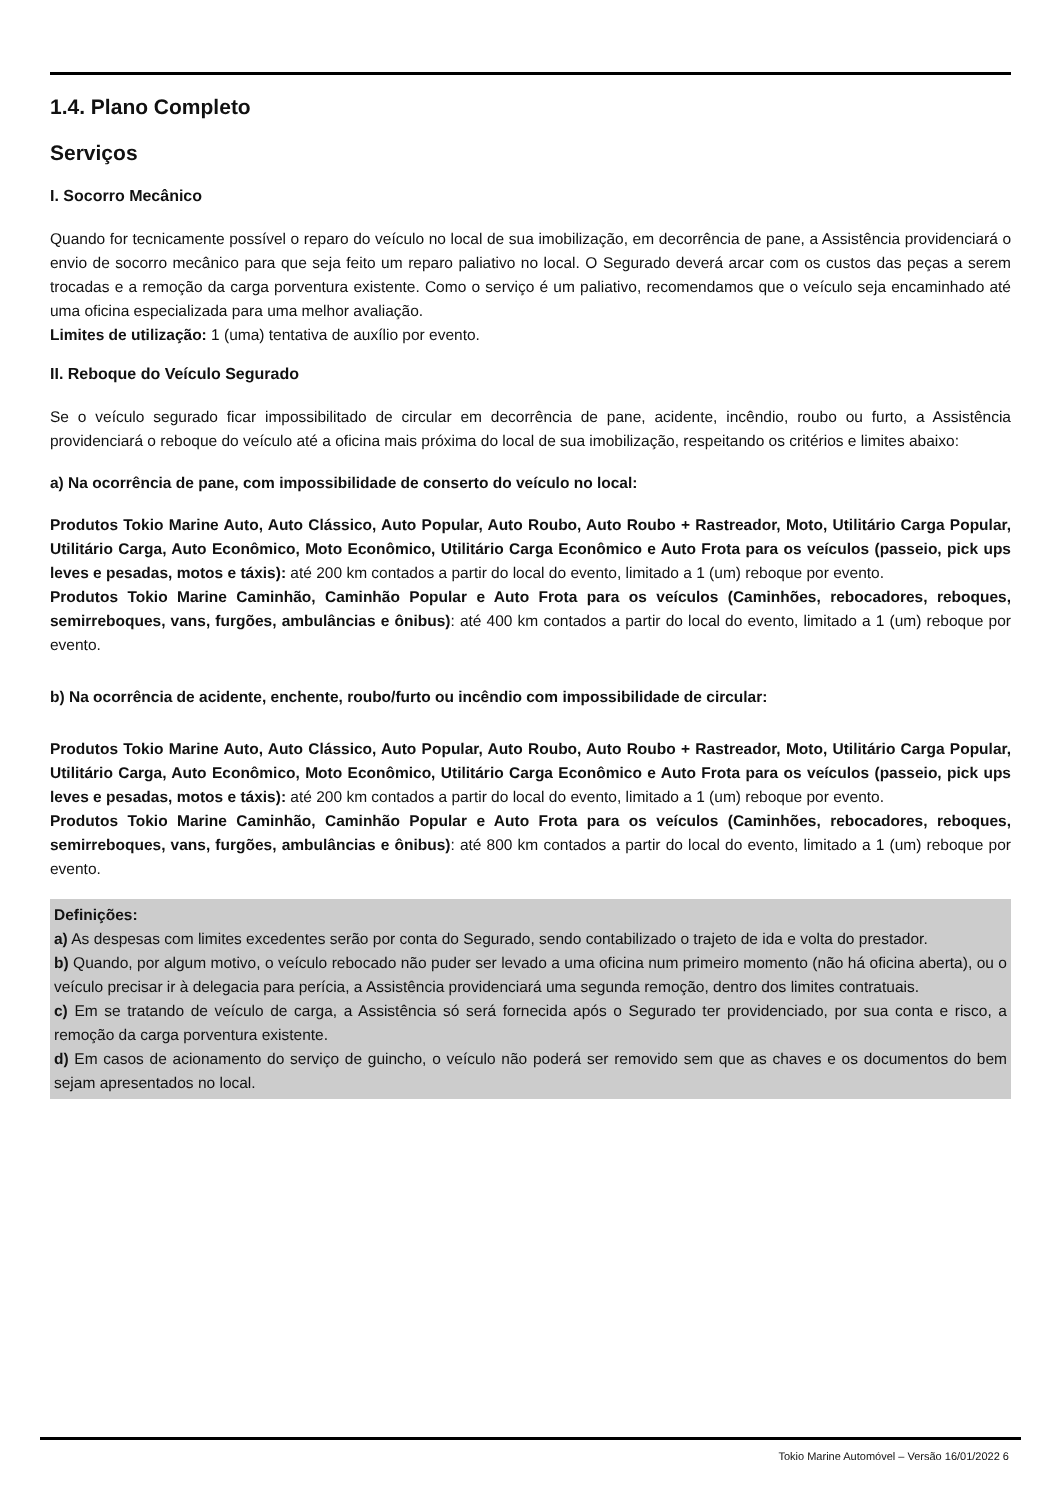1.4. Plano Completo
Serviços
I. Socorro Mecânico
Quando for tecnicamente possível o reparo do veículo no local de sua imobilização, em decorrência de pane, a Assistência providenciará o envio de socorro mecânico para que seja feito um reparo paliativo no local. O Segurado deverá arcar com os custos das peças a serem trocadas e a remoção da carga porventura existente. Como o serviço é um paliativo, recomendamos que o veículo seja encaminhado até uma oficina especializada para uma melhor avaliação.
Limites de utilização: 1 (uma) tentativa de auxílio por evento.
II. Reboque do Veículo Segurado
Se o veículo segurado ficar impossibilitado de circular em decorrência de pane, acidente, incêndio, roubo ou furto, a Assistência providenciará o reboque do veículo até a oficina mais próxima do local de sua imobilização, respeitando os critérios e limites abaixo:
a) Na ocorrência de pane, com impossibilidade de conserto do veículo no local:
Produtos Tokio Marine Auto, Auto Clássico, Auto Popular, Auto Roubo, Auto Roubo + Rastreador, Moto, Utilitário Carga Popular, Utilitário Carga, Auto Econômico, Moto Econômico, Utilitário Carga Econômico e Auto Frota para os veículos (passeio, pick ups leves e pesadas, motos e táxis): até 200 km contados a partir do local do evento, limitado a 1 (um) reboque por evento.
Produtos Tokio Marine Caminhão, Caminhão Popular e Auto Frota para os veículos (Caminhões, rebocadores, reboques, semirreboques, vans, furgões, ambulâncias e ônibus): até 400 km contados a partir do local do evento, limitado a 1 (um) reboque por evento.
b) Na ocorrência de acidente, enchente, roubo/furto ou incêndio com impossibilidade de circular:
Produtos Tokio Marine Auto, Auto Clássico, Auto Popular, Auto Roubo, Auto Roubo + Rastreador, Moto, Utilitário Carga Popular, Utilitário Carga, Auto Econômico, Moto Econômico, Utilitário Carga Econômico e Auto Frota para os veículos (passeio, pick ups leves e pesadas, motos e táxis): até 200 km contados a partir do local do evento, limitado a 1 (um) reboque por evento.
Produtos Tokio Marine Caminhão, Caminhão Popular e Auto Frota para os veículos (Caminhões, rebocadores, reboques, semirreboques, vans, furgões, ambulâncias e ônibus): até 800 km contados a partir do local do evento, limitado a 1 (um) reboque por evento.
Definições:
a) As despesas com limites excedentes serão por conta do Segurado, sendo contabilizado o trajeto de ida e volta do prestador.
b) Quando, por algum motivo, o veículo rebocado não puder ser levado a uma oficina num primeiro momento (não há oficina aberta), ou o veículo precisar ir à delegacia para perícia, a Assistência providenciará uma segunda remoção, dentro dos limites contratuais.
c) Em se tratando de veículo de carga, a Assistência só será fornecida após o Segurado ter providenciado, por sua conta e risco, a remoção da carga porventura existente.
d) Em casos de acionamento do serviço de guincho, o veículo não poderá ser removido sem que as chaves e os documentos do bem sejam apresentados no local.
Tokio Marine Automóvel – Versão 16/01/2022 6